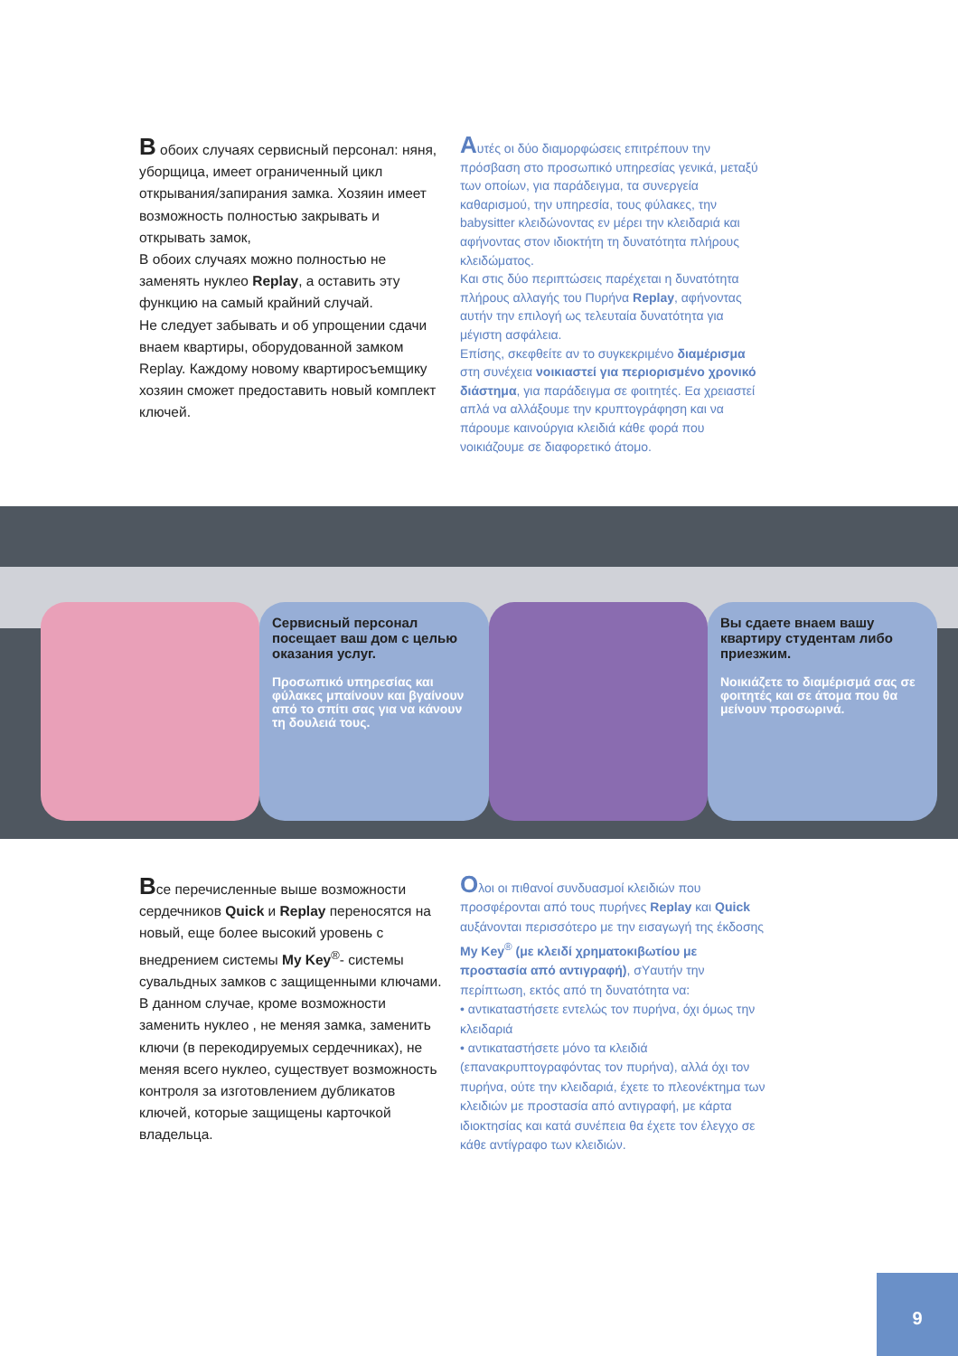В обоих случаях сервисный персонал: няня, уборщица, имеет ограниченный цикл открывания/запирания замка. Хозяин имеет возможность полностью закрывать и открывать замок,
В обоих случаях можно полностью не заменять нуклео Replay, а оставить эту функцию на самый крайний случай.
Не следует забывать и об упрощении сдачи внаем квартиры, оборудованной замком Replay. Каждому новому квартиросъемщику хозяин сможет предоставить новый комплект ключей.
Aυτές οι δύο διαμορφώσεις επιτρέπουν την πρόσβαση στο προσωπικό υπηρεσίας γενικά, μεταξύ των οποίων, για παράδειγμα, τα συνεργεία καθαρισμού, την υπηρεσία, τους φύλακες, την babysitter κλειδώνοντας εν μέρει την κλειδαριά και αφήνοντας στον ιδιοκτήτη τη δυνατότητα πλήρους κλειδώματος.
Και στις δύο περιπτώσεις παρέχεται η δυνατότητα πλήρους αλλαγής του Πυρήνα Replay, αφήνοντας αυτήν την επιλογή ως τελευταία δυνατότητα για μέγιστη ασφάλεια.
Επίσης, σκεφθείτε αν το συγκεκριμένο διαμέρισμα στη συνέχεια νοικιαστεί για περιορισμένο χρονικό διάστημα, για παράδειγμα σε φοιτητές. Εα χρειαστεί απλά να αλλάξουμε την κρυπτογράφηση και να πάρουμε καινούργια κλειδιά κάθε φορά που νοικιάζουμε σε διαφορετικό άτομο.
Сервисный персонал посещает ваш дом с целью оказания услуг.
Προσωπικό υπηρεσίας και φύλακες μπαίνουν και βγαίνουν από το σπίτι σας για να κάνουν τη δουλειά τους.
Вы сдаете внаем вашу квартиру студентам либо приезжим.
Νοικιάζετε το διαμέρισμά σας σε φοιτητές και σε άτομα που θα μείνουν προσωρινά.
Все перечисленные выше возможности сердечников Quick и Replay переносятся на новый, еще более высокий уровень с внедрением системы My Key<sup>®</sup>- системы сувальдных замков с защищенными ключами. В данном случае, кроме возможности заменить нуклео , не меняя замка, заменить ключи (в перекодируемых сердечниках), не меняя всего нуклео, существует возможность контроля за изготовлением дубликатов ключей, которые защищены карточкой владельца.
Oλοι οι πιθανοί συνδυασμοί κλειδιών που προσφέρονται από τους πυρήνες Replay και Quick αυξάνονται περισσότερο με την εισαγωγή της έκδοσης My Key<sup>®</sup> (με κλειδί χρηματοκιβωτίου με προστασία από αντιγραφή), σYαυτήν την περίπτωση, εκτός από τη δυνατότητα να:
• αντικαταστήσετε εντελώς τον πυρήνα, όχι όμως την κλειδαριά
• αντικαταστήσετε μόνο τα κλειδιά (επανακρυπτογραφόντας τον πυρήνα), αλλά όχι τον πυρήνα, ούτε την κλειδαριά, έχετε το πλεονέκτημα των κλειδιών με προστασία από αντιγραφή, με κάρτα ιδιοκτησίας και κατά συνέπεια θα έχετε τον έλεγχο σε κάθε αντίγραφο των κλειδιών.
9